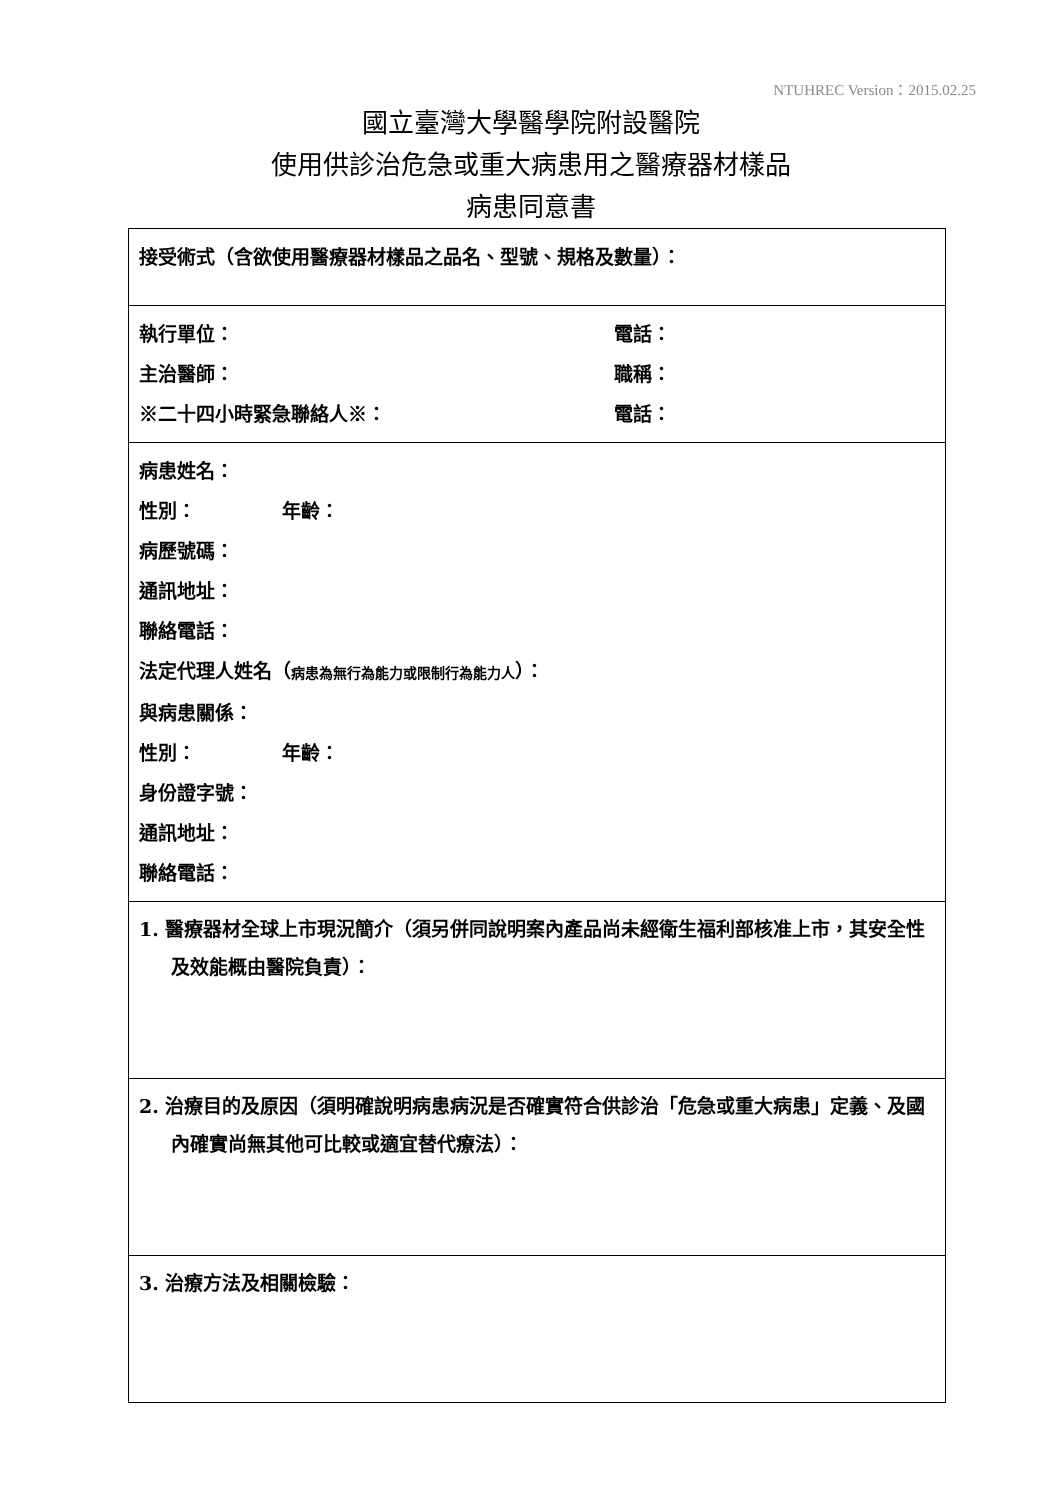NTUHREC Version：2015.02.25
國立臺灣大學醫學院附設醫院
使用供診治危急或重大病患用之醫療器材樣品
病患同意書
| 接受術式（含欲使用醫療器材樣品之品名、型號、規格及數量）： |
| 執行單位： 電話： 主治醫師： 職稱： ※二十四小時緊急聯絡人※： 電話： |
| 病患姓名： 性別： 年齡： 病歷號碼： 通訊地址： 聯絡電話： 法定代理人姓名（ 病患為無行為能力或限制行為能力人 ）： 與病患關係： 性別： 年齡： 身份證字號： 通訊地址： 聯絡電話： |
| 1. 醫療器材全球上市現況簡介（須另併同說明案內產品尚未經衛生福利部核准上市，其安全性及效能概由醫院負責）： |
| 2. 治療目的及原因（須明確說明病患病況是否確實符合供診治「危急或重大病患」定義、及國內確實尚無其他可比較或適宜替代療法）： |
| 3. 治療方法及相關檢驗： |